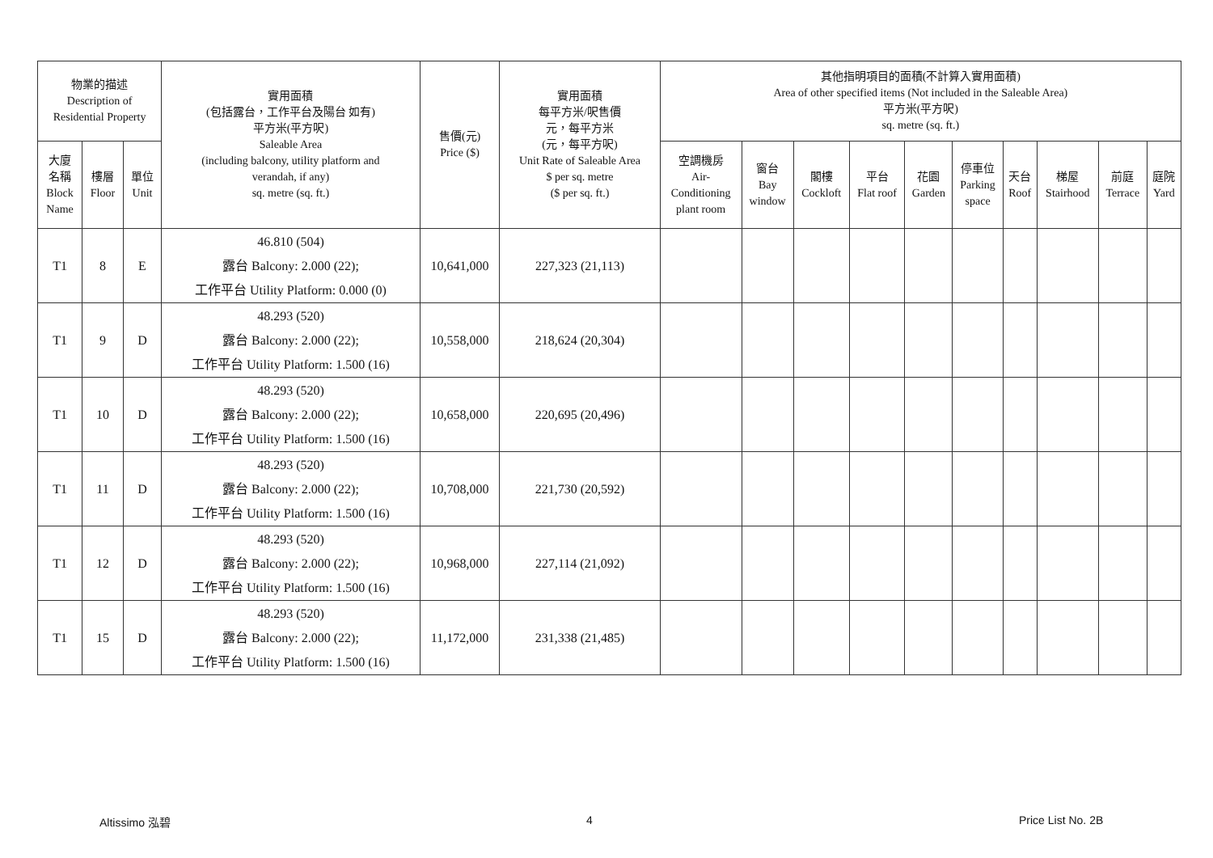| 物業的描述 Description of Residential Property | | | 實用面積 (包括露台，工作平台及陽台 如有) 平方米(平方呎) Saleable Area (including balcony, utility platform and verandah, if any) sq. metre (sq. ft.) | 售價(元) Price ($) | 實用面積 每平方米/呎售價 元，每平方米 (元，每平方呎) Unit Rate of Saleable Area $ per sq. metre ($ per sq. ft.) | 其他指明項目的面積(不計算入實用面積) Area of other specified items (Not included in the Saleable Area) 平方米(平方呎) sq. metre (sq. ft.) | | | | | | | | | |
| --- | --- | --- | --- | --- | --- | --- | --- | --- | --- | --- | --- | --- | --- | --- | --- |
| 大廈 名稱 Block Name | 樓層 Floor | 單位 Unit | | | | 空調機房 Air- Conditioning plant room | 窗台 Bay window | 閣樓 Cockloft | 平台 Flat roof | 花園 Garden | 停車位 Parking space | 天台 Roof | 梯屋 Stairhood | 前庭 Terrace | 庭院 Yard |
| T1 | 8 | E | 46.810 (504) 露台 Balcony: 2.000 (22); 工作平台 Utility Platform: 0.000 (0) | 10,641,000 | 227,323 (21,113) | | | | | | | | | | |
| T1 | 9 | D | 48.293 (520) 露台 Balcony: 2.000 (22); 工作平台 Utility Platform: 1.500 (16) | 10,558,000 | 218,624 (20,304) | | | | | | | | | | |
| T1 | 10 | D | 48.293 (520) 露台 Balcony: 2.000 (22); 工作平台 Utility Platform: 1.500 (16) | 10,658,000 | 220,695 (20,496) | | | | | | | | | | |
| T1 | 11 | D | 48.293 (520) 露台 Balcony: 2.000 (22); 工作平台 Utility Platform: 1.500 (16) | 10,708,000 | 221,730 (20,592) | | | | | | | | | | |
| T1 | 12 | D | 48.293 (520) 露台 Balcony: 2.000 (22); 工作平台 Utility Platform: 1.500 (16) | 10,968,000 | 227,114 (21,092) | | | | | | | | | | |
| T1 | 15 | D | 48.293 (520) 露台 Balcony: 2.000 (22); 工作平台 Utility Platform: 1.500 (16) | 11,172,000 | 231,338 (21,485) | | | | | | | | | | |
Altissimo 泓碧 4 Price List No. 2B